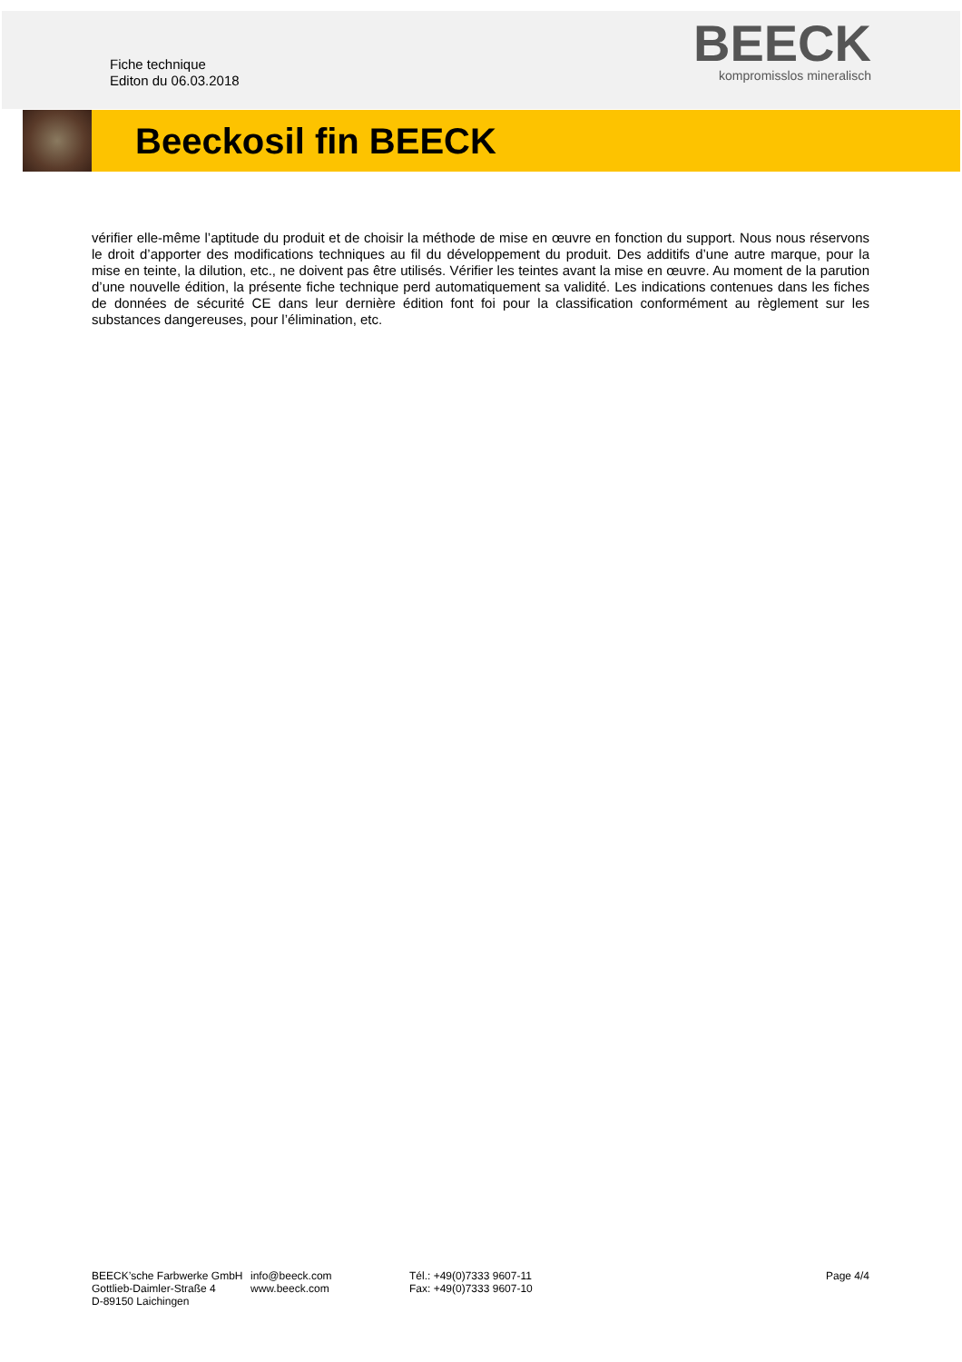Fiche technique
Editon du 06.03.2018
BEECK
kompromisslos mineralisch
Beeckosil fin BEECK
vérifier elle-même l’aptitude du produit et de choisir la méthode de mise en œuvre en fonction du support. Nous nous réservons le droit d’apporter des modifications techniques au fil du développement du produit. Des additifs d’une autre marque, pour la mise en teinte, la dilution, etc., ne doivent pas être utilisés. Vérifier les teintes avant la mise en œuvre. Au moment de la parution d’une nouvelle édition, la présente fiche technique perd automatiquement sa validité. Les indications contenues dans les fiches de données de sécurité CE dans leur dernière édition font foi pour la classification conformément au règlement sur les substances dangereuses, pour l’élimination, etc.
BEECK’sche Farbwerke GmbH
Gottlieb-Daimler-Straße 4
D-89150 Laichingen
info@beeck.com
www.beeck.com
Tél.: +49(0)7333 9607-11
Fax: +49(0)7333 9607-10
Page 4/4